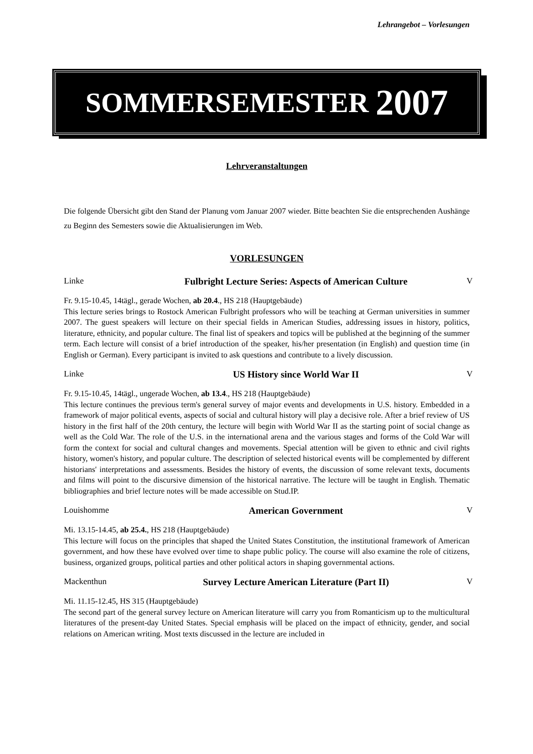Lehrangebot – Vorlesungen
SOMMERSEMESTER 2007
Lehrveranstaltungen
Die folgende Übersicht gibt den Stand der Planung vom Januar 2007 wieder. Bitte beachten Sie die entsprechenden Aushänge zu Beginn des Semesters sowie die Aktualisierungen im Web.
VORLESUNGEN
Linke Fulbright Lecture Series: Aspects of American Culture
V
Fr. 9.15-10.45, 14tägl., gerade Wochen, ab 20.4., HS 218 (Hauptgebäude)
This lecture series brings to Rostock American Fulbright professors who will be teaching at German universities in summer 2007. The guest speakers will lecture on their special fields in American Studies, addressing issues in history, politics, literature, ethnicity, and popular culture. The final list of speakers and topics will be published at the beginning of the summer term. Each lecture will consist of a brief introduction of the speaker, his/her presentation (in English) and question time (in English or German). Every participant is invited to ask questions and contribute to a lively discussion.
Linke US History since World War II V
Fr. 9.15-10.45, 14tägl., ungerade Wochen, ab 13.4., HS 218 (Hauptgebäude)
This lecture continues the previous term's general survey of major events and developments in U.S. history. Embedded in a framework of major political events, aspects of social and cultural history will play a decisive role. After a brief review of US history in the first half of the 20th century, the lecture will begin with World War II as the starting point of social change as well as the Cold War. The role of the U.S. in the international arena and the various stages and forms of the Cold War will form the context for social and cultural changes and movements. Special attention will be given to ethnic and civil rights history, women's history, and popular culture. The description of selected historical events will be complemented by different historians' interpretations and assessments. Besides the history of events, the discussion of some relevant texts, documents and films will point to the discursive dimension of the historical narrative. The lecture will be taught in English. Thematic bibliographies and brief lecture notes will be made accessible on Stud.IP.
Louishomme American Government V
Mi. 13.15-14.45, ab 25.4., HS 218 (Hauptgebäude)
This lecture will focus on the principles that shaped the United States Constitution, the institutional framework of American government, and how these have evolved over time to shape public policy. The course will also examine the role of citizens, business, organized groups, political parties and other political actors in shaping governmental actions.
Mackenthun Survey Lecture American Literature (Part II)
V
Mi. 11.15-12.45, HS 315 (Hauptgebäude)
The second part of the general survey lecture on American literature will carry you from Romanticism up to the multicultural literatures of the present-day United States. Special emphasis will be placed on the impact of ethnicity, gender, and social relations on American writing. Most texts discussed in the lecture are included in